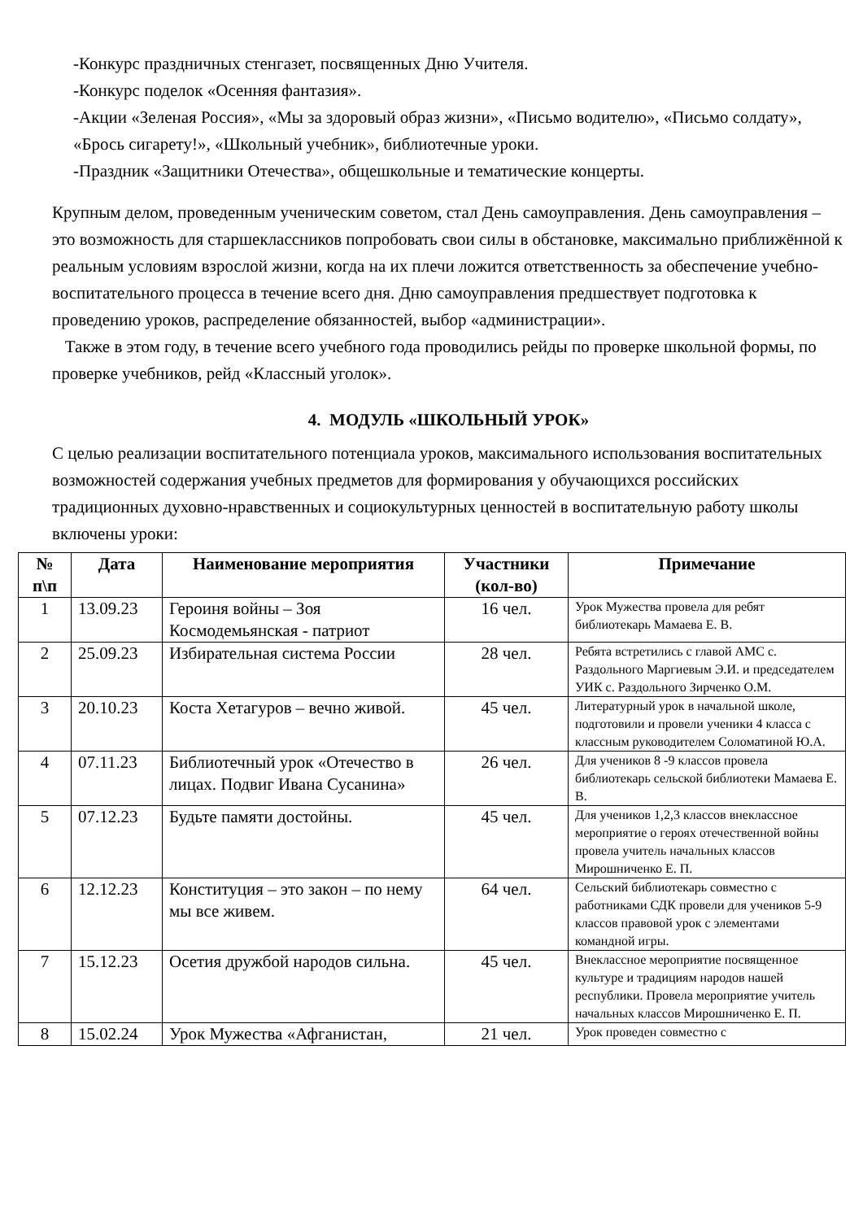-Конкурс праздничных стенгазет, посвященных Дню Учителя.
-Конкурс поделок «Осенняя фантазия».
-Акции «Зеленая Россия», «Мы за здоровый образ жизни», «Письмо водителю», «Письмо солдату», «Брось сигарету!», «Школьный учебник», библиотечные уроки.
-Праздник «Защитники Отечества», общешкольные и тематические концерты.
Крупным делом, проведенным ученическим советом, стал День самоуправления. День самоуправления – это возможность для старшеклассников попробовать свои силы в обстановке, максимально приближённой к реальным условиям взрослой жизни, когда на их плечи ложится ответственность за обеспечение учебно-воспитательного процесса в течение всего дня. Дню самоуправления предшествует подготовка к проведению уроков, распределение обязанностей, выбор «администрации».
Также в этом году, в течение всего учебного года проводились рейды по проверке школьной формы, по проверке учебников, рейд «Классный уголок».
4. МОДУЛЬ «ШКОЛЬНЫЙ УРОК»
С целью реализации воспитательного потенциала уроков, максимального использования воспитательных возможностей содержания учебных предметов для формирования у обучающихся российских традиционных духовно-нравственных и социокультурных ценностей в воспитательную работу школы включены уроки:
| № п\п | Дата | Наименование мероприятия | Участники (кол-во) | Примечание |
| --- | --- | --- | --- | --- |
| 1 | 13.09.23 | Героиня войны – Зоя Космодемьянская - патриот | 16 чел. | Урок Мужества провела для ребят библиотекарь Мамаева Е. В. |
| 2 | 25.09.23 | Избирательная система России | 28 чел. | Ребята встретились с главой АМС с. Раздольного Маргиевым Э.И. и председателем УИК с. Раздольного Зирченко О.М. |
| 3 | 20.10.23 | Коста Хетагуров – вечно живой. | 45 чел. | Литературный урок в начальной школе, подготовили и провели ученики 4 класса с классным руководителем Соломатиной Ю.А. |
| 4 | 07.11.23 | Библиотечный урок «Отечество в лицах. Подвиг Ивана Сусанина» | 26 чел. | Для учеников 8 -9 классов провела библиотекарь сельской библиотеки Мамаева Е. В. |
| 5 | 07.12.23 | Будьте памяти достойны. | 45 чел. | Для учеников 1,2,3 классов внеклассное мероприятие о героях отечественной войны провела учитель начальных классов Мирошниченко Е. П. |
| 6 | 12.12.23 | Конституция – это закон – по нему мы все живем. | 64 чел. | Сельский библиотекарь совместно с работниками СДК провели для учеников 5-9 классов правовой урок с элементами командной игры. |
| 7 | 15.12.23 | Осетия дружбой народов сильна. | 45 чел. | Внеклассное мероприятие посвященное культуре и традициям народов нашей республики. Провела мероприятие учитель начальных классов Мирошниченко Е. П. |
| 8 | 15.02.24 | Урок Мужества «Афганистан, | 21 чел. | Урок проведен совместно с |